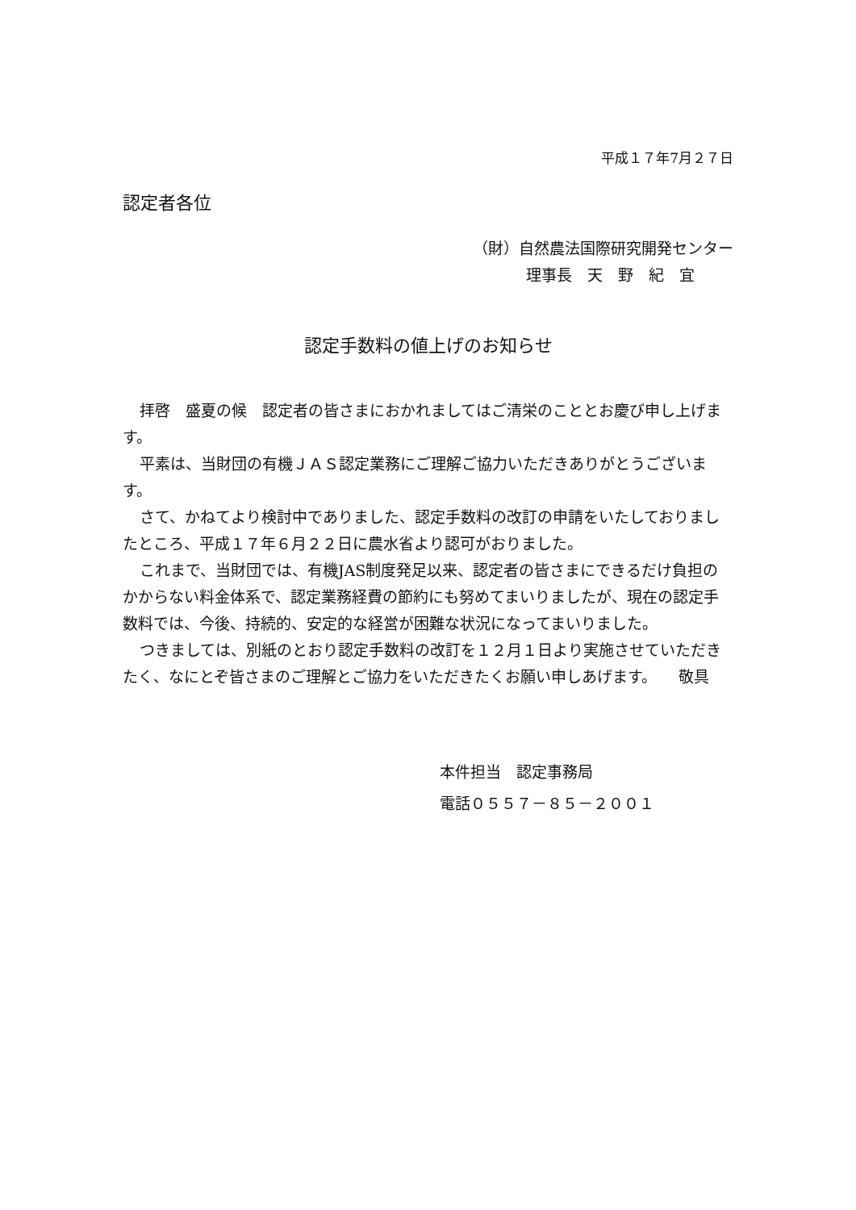平成１７年7月２７日
認定者各位
（財）自然農法国際研究開発センター
理事長　天　野　紀　宜
認定手数料の値上げのお知らせ
拝啓　盛夏の候　認定者の皆さまにおかれましてはご清栄のこととお慶び申し上げます。
平素は、当財団の有機ＪＡＳ認定業務にご理解ご協力いただきありがとうございます。
さて、かねてより検討中でありました、認定手数料の改訂の申請をいたしておりましたところ、平成１７年６月２２日に農水省より認可がおりました。
これまで、当財団では、有機JAS制度発足以来、認定者の皆さまにできるだけ負担のかからない料金体系で、認定業務経費の節約にも努めてまいりましたが、現在の認定手数料では、今後、持続的、安定的な経営が困難な状況になってまいりました。
つきましては、別紙のとおり認定手数料の改訂を１２月１日より実施させていただきたく、なにとぞ皆さまのご理解とご協力をいただきたくお願い申しあげます。 敬具
本件担当　認定事務局
電話０５５７－８５－２００１